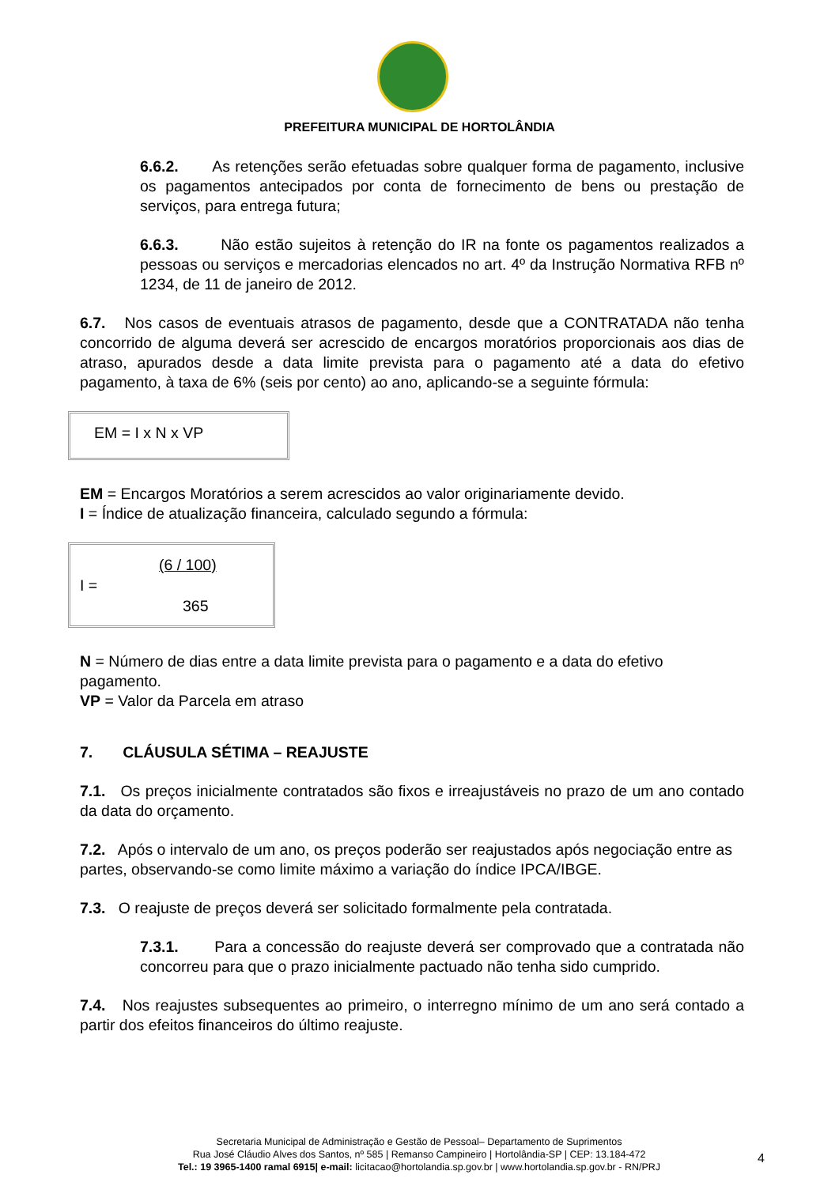PREFEITURA MUNICIPAL DE HORTOLÂNDIA
6.6.2. As retenções serão efetuadas sobre qualquer forma de pagamento, inclusive os pagamentos antecipados por conta de fornecimento de bens ou prestação de serviços, para entrega futura;
6.6.3. Não estão sujeitos à retenção do IR na fonte os pagamentos realizados a pessoas ou serviços e mercadorias elencados no art. 4º da Instrução Normativa RFB nº 1234, de 11 de janeiro de 2012.
6.7. Nos casos de eventuais atrasos de pagamento, desde que a CONTRATADA não tenha concorrido de alguma deverá ser acrescido de encargos moratórios proporcionais aos dias de atraso, apurados desde a data limite prevista para o pagamento até a data do efetivo pagamento, à taxa de 6% (seis por cento) ao ano, aplicando-se a seguinte fórmula:
EM = I x N x VP
EM = Encargos Moratórios a serem acrescidos ao valor originariamente devido.
I = Índice de atualização financeira, calculado segundo a fórmula:
(6 / 100)
I =
365
N = Número de dias entre a data limite prevista para o pagamento e a data do efetivo pagamento.
VP = Valor da Parcela em atraso
7. CLÁUSULA SÉTIMA – REAJUSTE
7.1. Os preços inicialmente contratados são fixos e irreajustáveis no prazo de um ano contado da data do orçamento.
7.2. Após o intervalo de um ano, os preços poderão ser reajustados após negociação entre as partes, observando-se como limite máximo a variação do índice IPCA/IBGE.
7.3. O reajuste de preços deverá ser solicitado formalmente pela contratada.
7.3.1. Para a concessão do reajuste deverá ser comprovado que a contratada não concorreu para que o prazo inicialmente pactuado não tenha sido cumprido.
7.4. Nos reajustes subsequentes ao primeiro, o interregno mínimo de um ano será contado a partir dos efeitos financeiros do último reajuste.
Secretaria Municipal de Administração e Gestão de Pessoal– Departamento de Suprimentos
Rua José Cláudio Alves dos Santos, nº 585 | Remanso Campineiro | Hortolândia-SP | CEP: 13.184-472
Tel.: 19 3965-1400 ramal 6915| e-mail: licitacao@hortolandia.sp.gov.br | www.hortolandia.sp.gov.br - RN/PRJ
4